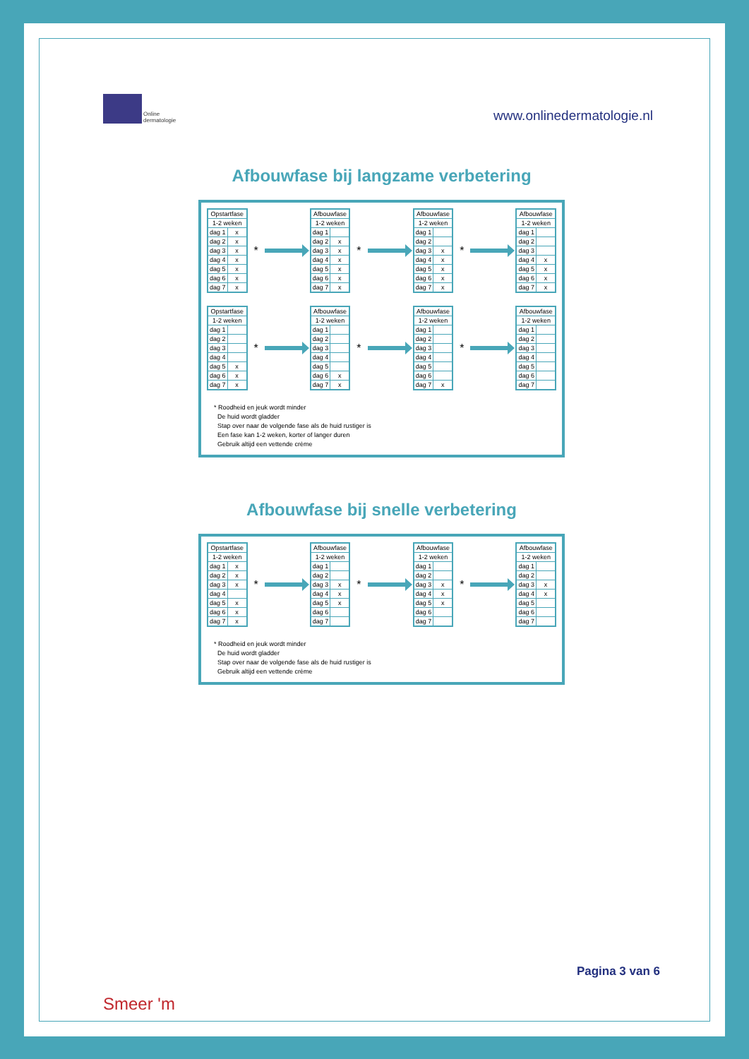Online
dermatologie
www.onlinedermatologie.nl
Afbouwfase bij langzame verbetering
| Opstartfase | |
| --- | --- |
| 1-2 weken | |
| dag 1 | x |
| dag 2 | x |
| dag 3 | x |
| dag 4 | x |
| dag 5 | x |
| dag 6 | x |
| dag 7 | x |
*
| Afbouwfase | |
| --- | --- |
| 1-2 weken | |
| dag 1 | |
| dag 2 | x |
| dag 3 | x |
| dag 4 | x |
| dag 5 | x |
| dag 6 | x |
| dag 7 | x |
*
| Afbouwfase | |
| --- | --- |
| 1-2 weken | |
| dag 1 | |
| dag 2 | |
| dag 3 | x |
| dag 4 | x |
| dag 5 | x |
| dag 6 | x |
| dag 7 | x |
*
| Afbouwfase | |
| --- | --- |
| 1-2 weken | |
| dag 1 | |
| dag 2 | |
| dag 3 | |
| dag 4 | x |
| dag 5 | x |
| dag 6 | x |
| dag 7 | x |
| Opstartfase | |
| --- | --- |
| 1-2 weken | |
| dag 1 | |
| dag 2 | |
| dag 3 | |
| dag 4 | |
| dag 5 | x |
| dag 6 | x |
| dag 7 | x |
*
| Afbouwfase | |
| --- | --- |
| 1-2 weken | |
| dag 1 | |
| dag 2 | |
| dag 3 | |
| dag 4 | |
| dag 5 | |
| dag 6 | x |
| dag 7 | x |
*
| Afbouwfase | |
| --- | --- |
| 1-2 weken | |
| dag 1 | |
| dag 2 | |
| dag 3 | |
| dag 4 | |
| dag 5 | |
| dag 6 | |
| dag 7 | x |
*
| Afbouwfase | |
| --- | --- |
| 1-2 weken | |
| dag 1 | |
| dag 2 | |
| dag 3 | |
| dag 4 | |
| dag 5 | |
| dag 6 | |
| dag 7 | |
* Roodheid en jeuk wordt minder
De huid wordt gladder
Stap over naar de volgende fase als de huid rustiger is
Een fase kan 1-2 weken, korter of langer duren
Gebruik altijd een vettende crème
Afbouwfase bij snelle verbetering
| Opstartfase | |
| --- | --- |
| 1-2 weken | |
| dag 1 | x |
| dag 2 | x |
| dag 3 | x |
| dag 4 | |
| dag 5 | x |
| dag 6 | x |
| dag 7 | x |
*
| Afbouwfase | |
| --- | --- |
| 1-2 weken | |
| dag 1 | |
| dag 2 | |
| dag 3 | x |
| dag 4 | x |
| dag 5 | x |
| dag 6 | |
| dag 7 | |
*
| Afbouwfase | |
| --- | --- |
| 1-2 weken | |
| dag 1 | |
| dag 2 | |
| dag 3 | x |
| dag 4 | x |
| dag 5 | x |
| dag 6 | |
| dag 7 | |
*
| Afbouwfase | |
| --- | --- |
| 1-2 weken | |
| dag 1 | |
| dag 2 | |
| dag 3 | x |
| dag 4 | x |
| dag 5 | |
| dag 6 | |
| dag 7 | |
* Roodheid en jeuk wordt minder
De huid wordt gladder
Stap over naar de volgende fase als de huid rustiger is
Gebruik altijd een vettende crème
Smeer 'm
Pagina 3 van 6